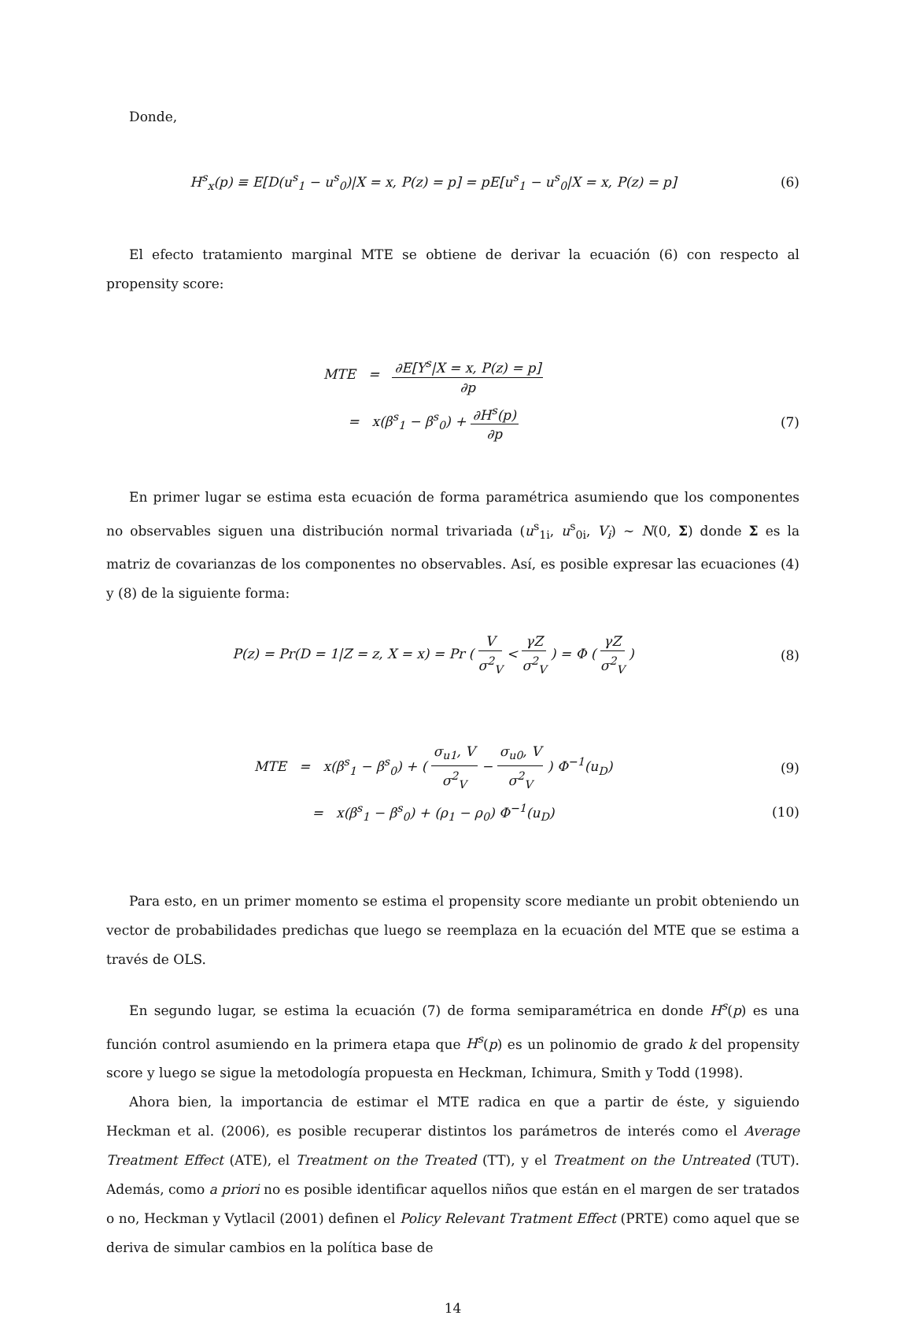Donde,
H<sup>s</sup><sub>x</sub>(p) ≡ E[D(u<sup>s</sup><sub>1</sub> − u<sup>s</sup><sub>0</sub>)|X = x, P(z) = p] = pE[u<sup>s</sup><sub>1</sub> − u<sup>s</sup><sub>0</sub>|X = x, P(z) = p]
(6)
El efecto tratamiento marginal MTE se obtiene de derivar la ecuación (6) con respecto al propensity score:
MTE = ∂E[Y<sup>s</sup>|X = x, P(z) = p] ∂p
= x(β<sup>s</sup><sub>1</sub> − β<sup>s</sup><sub>0</sub>) + ∂H<sup>s</sup>(p) ∂p
(7)
En primer lugar se estima esta ecuación de forma paramétrica asumiendo que los componentes no observables siguen una distribución normal trivariada (u<sup>s</sup><sub>1i</sub>, u<sup>s</sup><sub>0i</sub>, V<sub>i</sub>) ∼ N(0, Σ) donde Σ es la matriz de covarianzas de los componentes no observables. Así, es posible expresar las ecuaciones (4) y (8) de la siguiente forma:
P(z) = Pr(D = 1|Z = z, X = x) = Pr ( V σ<sup>2</sup><sub>V</sub> < γZ σ<sup>2</sup><sub>V</sub> ) = Φ ( γZ σ<sup>2</sup><sub>V</sub> )
(8)
MTE = x(β<sup>s</sup><sub>1</sub> − β<sup>s</sup><sub>0</sub>) + ( σ<sub>u1</sub>, V σ<sup>2</sup><sub>V</sub> − σ<sub>u0</sub>, V σ<sup>2</sup><sub>V</sub> ) Φ<sup>−1</sup>(u<sub>D</sub>)
(9)
= x(β<sup>s</sup><sub>1</sub> − β<sup>s</sup><sub>0</sub>) + (ρ<sub>1</sub> − ρ<sub>0</sub>) Φ<sup>−1</sup>(u<sub>D</sub>)
(10)
Para esto, en un primer momento se estima el propensity score mediante un probit obteniendo un vector de probabilidades predichas que luego se reemplaza en la ecuación del MTE que se estima a través de OLS.
En segundo lugar, se estima la ecuación (7) de forma semiparamétrica en donde H<sup>s</sup>(p) es una función control asumiendo en la primera etapa que H<sup>s</sup>(p) es un polinomio de grado k del propensity score y luego se sigue la metodología propuesta en Heckman, Ichimura, Smith y Todd (1998).
Ahora bien, la importancia de estimar el MTE radica en que a partir de éste, y siguiendo Heckman et al. (2006), es posible recuperar distintos los parámetros de interés como el Average Treatment Effect (ATE), el Treatment on the Treated (TT), y el Treatment on the Untreated (TUT). Además, como a priori no es posible identificar aquellos niños que están en el margen de ser tratados o no, Heckman y Vytlacil (2001) definen el Policy Relevant Tratment Effect (PRTE) como aquel que se deriva de simular cambios en la política base de
14